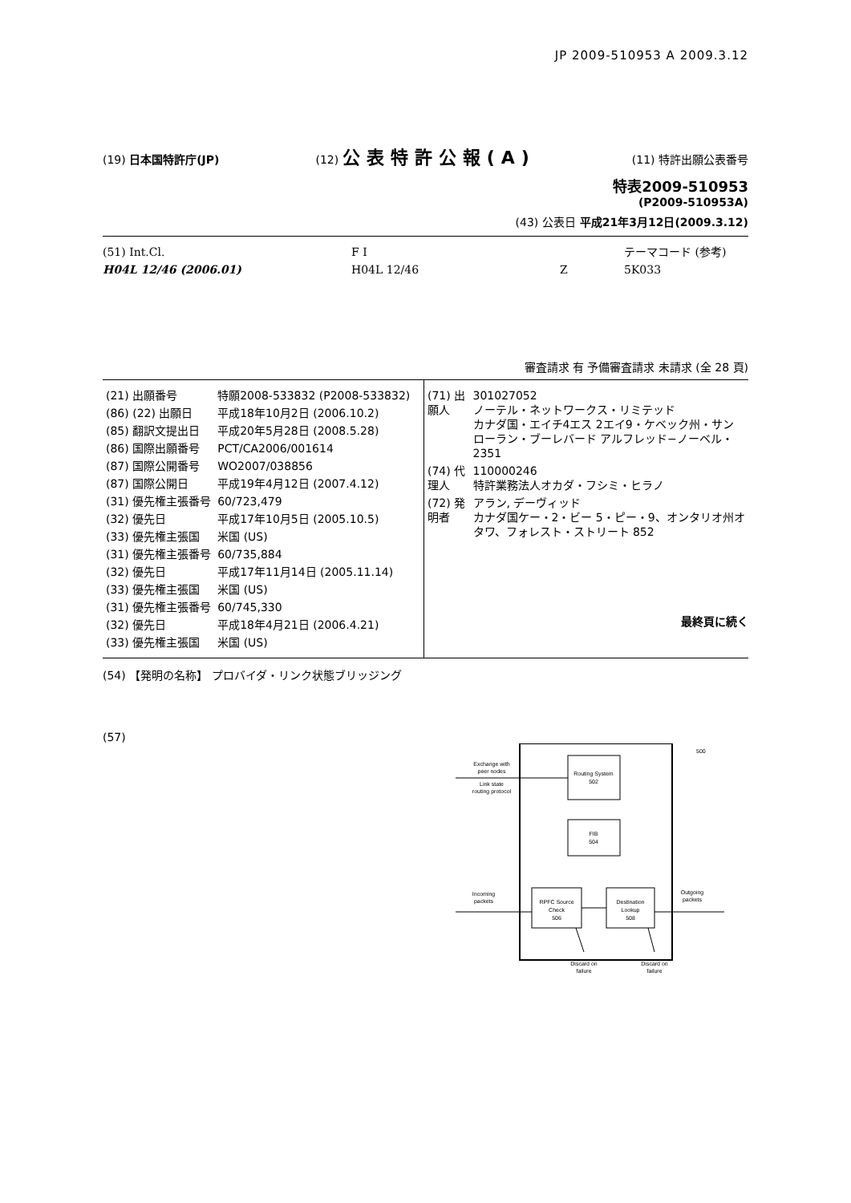JP 2009-510953 A 2009.3.12
(19) 日本国特許庁(JP) (12) 公表特許公報(A)
(11) 特許出願公表番号
特表2009-510953
(P2009-510953A)
(43) 公表日 平成21年3月12日(2009.3.12)
(51) Int.Cl.
F I
テーマコード (参考)
H04L 12/46 (2006.01)
H04L 12/46
Z
5K033
審査請求 有 予備審査請求 未請求 (全 28 頁)
| (21) 出願番号 | 特願2008-533832 (P2008-533832) |
| (86) (22) 出願日 | 平成18年10月2日 (2006.10.2) |
| (85) 翻訳文提出日 | 平成20年5月28日 (2008.5.28) |
| (86) 国際出願番号 | PCT/CA2006/001614 |
| (87) 国際公開番号 | WO2007/038856 |
| (87) 国際公開日 | 平成19年4月12日 (2007.4.12) |
| (31) 優先権主張番号 | 60/723,479 |
| (32) 優先日 | 平成17年10月5日 (2005.10.5) |
| (33) 優先権主張国 | 米国 (US) |
| (31) 優先権主張番号 | 60/735,884 |
| (32) 優先日 | 平成17年11月14日 (2005.11.14) |
| (33) 優先権主張国 | 米国 (US) |
| (31) 優先権主張番号 | 60/745,330 |
| (32) 優先日 | 平成18年4月21日 (2006.4.21) |
| (33) 優先権主張国 | 米国 (US) |
| (71) 出願人 | 301027052 ノーテル・ネットワークス・リミテッド カナダ国・エイチ4エス 2エイ9・ケベック州・サン ローラン・ブーレバード アルフレッド−ノーベル・2351 |
| (74) 代理人 | 110000246 特許業務法人オカダ・フシミ・ヒラノ |
| (72) 発明者 | アラン, デーヴィッド カナダ国ケー・2・ビー 5・ピー・9、オンタリオ州オタワ、フォレスト・ストリート 852 |
最終頁に続く
(54) 【発明の名称】 プロバイダ・リンク状態ブリッジング
(57)
Routing System
502
FIB
504
RPFC Source
Check
506
Destination
Lookup
508
Exchange with
peer nodes
Link state
routing protocol
Incoming
packets
Outgoing
packets
Discard on
failure
Discard on
failure
500